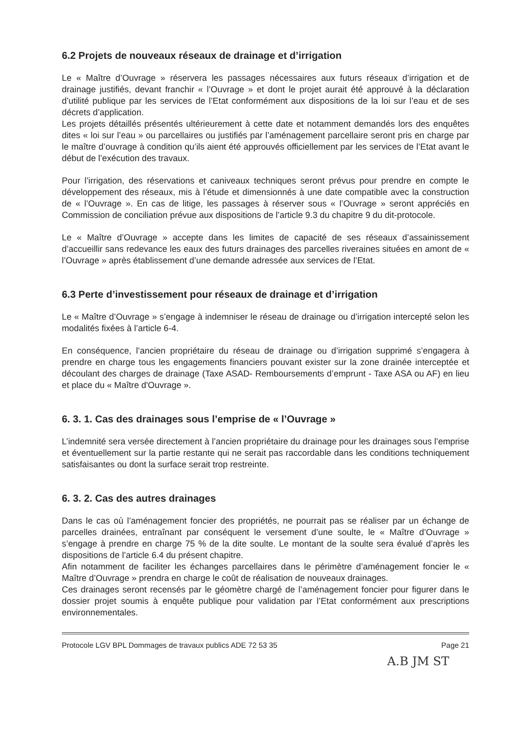6.2 Projets de nouveaux réseaux de drainage et d’irrigation
Le « Maître d’Ouvrage » réservera les passages nécessaires aux futurs réseaux d’irrigation et de drainage justifiés, devant franchir « l’Ouvrage » et dont le projet aurait été approuvé à la déclaration d’utilité publique par les services de l’Etat conformément aux dispositions de la loi sur l’eau et de ses décrets d’application.
Les projets détaillés présentés ultérieurement à cette date et notamment demandés lors des enquêtes dites « loi sur l’eau » ou parcellaires ou justifiés par l’aménagement parcellaire seront pris en charge par le maître d’ouvrage à condition qu’ils aient été approuvés officiellement par les services de l’Etat avant le début de l’exécution des travaux.
Pour l’irrigation, des réservations et caniveaux techniques seront prévus pour prendre en compte le développement des réseaux, mis à l’étude et dimensionnés à une date compatible avec la construction de « l’Ouvrage ». En cas de litige, les passages à réserver sous « l’Ouvrage » seront appréciés en Commission de conciliation prévue aux dispositions de l’article 9.3 du chapitre 9 du dit-protocole.
Le « Maître d’Ouvrage » accepte dans les limites de capacité de ses réseaux d’assainissement d’accueillir sans redevance les eaux des futurs drainages des parcelles riveraines situées en amont de « l’Ouvrage » après établissement d’une demande adressée aux services de l’Etat.
6.3 Perte d’investissement pour réseaux de drainage et d’irrigation
Le « Maître d’Ouvrage » s’engage à indemniser le réseau de drainage ou d’irrigation intercepté selon les modalités fixées à l’article 6-4.
En conséquence, l’ancien propriétaire du réseau de drainage ou d’irrigation supprimé s’engagera à prendre en charge tous les engagements financiers pouvant exister sur la zone drainée interceptée et découlant des charges de drainage (Taxe ASAD- Remboursements d’emprunt - Taxe ASA ou AF) en lieu et place du « Maître d'Ouvrage ».
6. 3. 1. Cas des drainages sous l’emprise de « l’Ouvrage »
L’indemnité sera versée directement à l’ancien propriétaire du drainage pour les drainages sous l’emprise et éventuellement sur la partie restante qui ne serait pas raccordable dans les conditions techniquement satisfaisantes ou dont la surface serait trop restreinte.
6. 3. 2. Cas des autres drainages
Dans le cas où l’aménagement foncier des propriétés, ne pourrait pas se réaliser par un échange de parcelles drainées, entraînant par conséquent le versement d’une soulte, le « Maître d’Ouvrage » s’engage à prendre en charge 75 % de la dite soulte. Le montant de la soulte sera évalué d’après les dispositions de l’article 6.4 du présent chapitre.
Afin notamment de faciliter les échanges parcellaires dans le périmètre d’aménagement foncier le « Maître d’Ouvrage » prendra en charge le coût de réalisation de nouveaux drainages.
Ces drainages seront recensés par le géomètre chargé de l’aménagement foncier pour figurer dans le dossier projet soumis à enquête publique pour validation par l’Etat conformément aux prescriptions environnementales.
Protocole LGV BPL Dommages de travaux publics ADE 72 53 35 Page 21
A.B JM ST